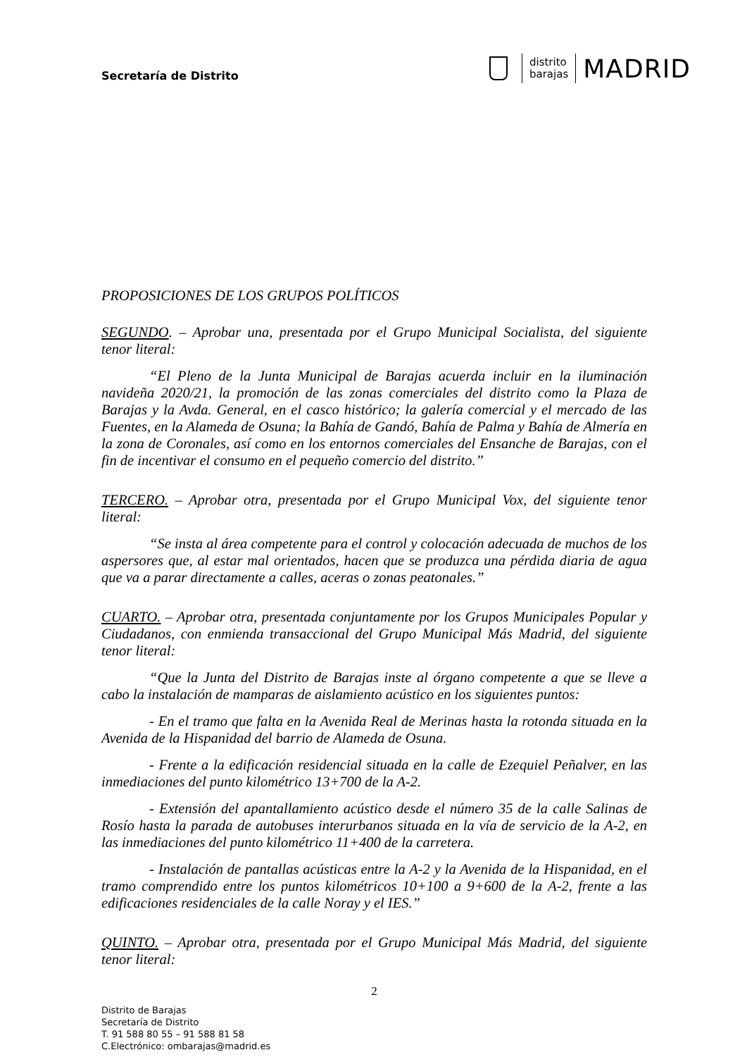Secretaría de Distrito
distrito
barajas
MADRID
PROPOSICIONES DE LOS GRUPOS POLÍTICOS
SEGUNDO. – Aprobar una, presentada por el Grupo Municipal Socialista, del siguiente tenor literal:
“El Pleno de la Junta Municipal de Barajas acuerda incluir en la iluminación navideña 2020/21, la promoción de las zonas comerciales del distrito como la Plaza de Barajas y la Avda. General, en el casco histórico; la galería comercial y el mercado de las Fuentes, en la Alameda de Osuna; la Bahía de Gandó, Bahía de Palma y Bahía de Almería en la zona de Coronales, así como en los entornos comerciales del Ensanche de Barajas, con el fin de incentivar el consumo en el pequeño comercio del distrito.”
TERCERO. – Aprobar otra, presentada por el Grupo Municipal Vox, del siguiente tenor literal:
“Se insta al área competente para el control y colocación adecuada de muchos de los aspersores que, al estar mal orientados, hacen que se produzca una pérdida diaria de agua que va a parar directamente a calles, aceras o zonas peatonales.”
CUARTO. – Aprobar otra, presentada conjuntamente por los Grupos Municipales Popular y Ciudadanos, con enmienda transaccional del Grupo Municipal Más Madrid, del siguiente tenor literal:
“Que la Junta del Distrito de Barajas inste al órgano competente a que se lleve a cabo la instalación de mamparas de aislamiento acústico en los siguientes puntos:
- En el tramo que falta en la Avenida Real de Merinas hasta la rotonda situada en la Avenida de la Hispanidad del barrio de Alameda de Osuna.
- Frente a la edificación residencial situada en la calle de Ezequiel Peñalver, en las inmediaciones del punto kilométrico 13+700 de la A-2.
- Extensión del apantallamiento acústico desde el número 35 de la calle Salinas de Rosío hasta la parada de autobuses interurbanos situada en la vía de servicio de la A-2, en las inmediaciones del punto kilométrico 11+400 de la carretera.
- Instalación de pantallas acústicas entre la A-2 y la Avenida de la Hispanidad, en el tramo comprendido entre los puntos kilométricos 10+100 a 9+600 de la A-2, frente a las edificaciones residenciales de la calle Noray y el IES.”
QUINTO. – Aprobar otra, presentada por el Grupo Municipal Más Madrid, del siguiente tenor literal:
2
Distrito de Barajas
Secretaría de Distrito
T. 91 588 80 55 – 91 588 81 58
C.Electrónico: ombarajas@madrid.es